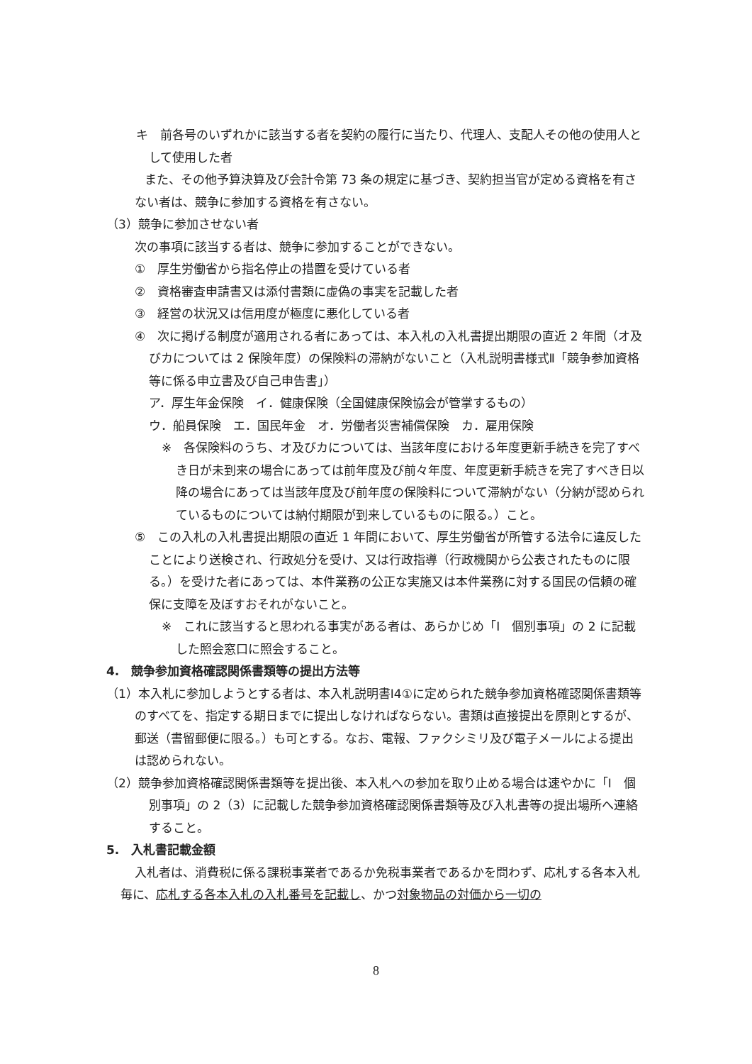キ　前各号のいずれかに該当する者を契約の履行に当たり、代理人、支配人その他の使用人として使用した者
また、その他予算決算及び会計令第 73 条の規定に基づき、契約担当官が定める資格を有さない者は、競争に参加する資格を有さない。
（3）競争に参加させない者
次の事項に該当する者は、競争に参加することができない。
①　厚生労働省から指名停止の措置を受けている者
②　資格審査申請書又は添付書類に虚偽の事実を記載した者
③　経営の状況又は信用度が極度に悪化している者
④　次に掲げる制度が適用される者にあっては、本入札の入札書提出期限の直近 2 年間（オ及びカについては 2 保険年度）の保険料の滞納がないこと（入札説明書様式Ⅱ「競争参加資格等に係る申立書及び自己申告書」）
ア．厚生年金保険　イ．健康保険（全国健康保険協会が管掌するもの）
ウ．船員保険　エ．国民年金　オ．労働者災害補償保険　カ．雇用保険
※　各保険料のうち、オ及びカについては、当該年度における年度更新手続きを完了すべき日が未到来の場合にあっては前年度及び前々年度、年度更新手続きを完了すべき日以降の場合にあっては当該年度及び前年度の保険料について滞納がない（分納が認められているものについては納付期限が到来しているものに限る。）こと。
⑤　この入札の入札書提出期限の直近 1 年間において、厚生労働省が所管する法令に違反したことにより送検され、行政処分を受け、又は行政指導（行政機関から公表されたものに限る。）を受けた者にあっては、本件業務の公正な実施又は本件業務に対する国民の信頼の確保に支障を及ぼすおそれがないこと。
※　これに該当すると思われる事実がある者は、あらかじめ「Ⅰ　個別事項」の 2 に記載した照会窓口に照会すること。
4.　競争参加資格確認関係書類等の提出方法等
（1）本入札に参加しようとする者は、本入札説明書Ⅰ4①に定められた競争参加資格確認関係書類等のすべてを、指定する期日までに提出しなければならない。書類は直接提出を原則とするが、郵送（書留郵便に限る。）も可とする。なお、電報、ファクシミリ及び電子メールによる提出は認められない。
（2）競争参加資格確認関係書類等を提出後、本入札への参加を取り止める場合は速やかに「Ⅰ　個別事項」の 2（3）に記載した競争参加資格確認関係書類等及び入札書等の提出場所へ連絡すること。
5.　入札書記載金額
入札者は、消費税に係る課税事業者であるか免税事業者であるかを問わず、応札する各本入札毎に、応札する各本入札の入札番号を記載し、かつ対象物品の対価から一切の
8